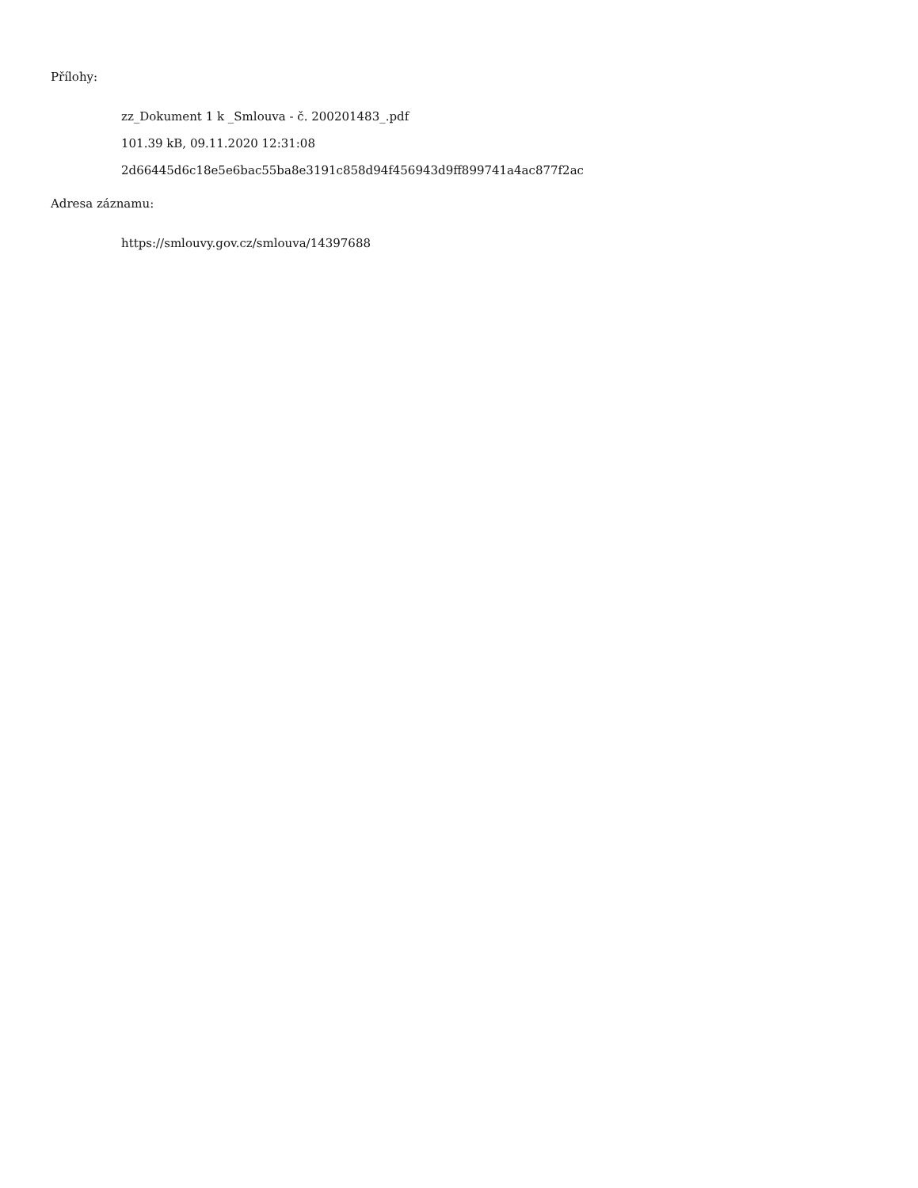Přílohy:
zz_Dokument 1 k _Smlouva - č. 200201483_.pdf
101.39 kB, 09.11.2020 12:31:08
2d66445d6c18e5e6bac55ba8e3191c858d94f456943d9ff899741a4ac877f2ac
Adresa záznamu:
https://smlouvy.gov.cz/smlouva/14397688